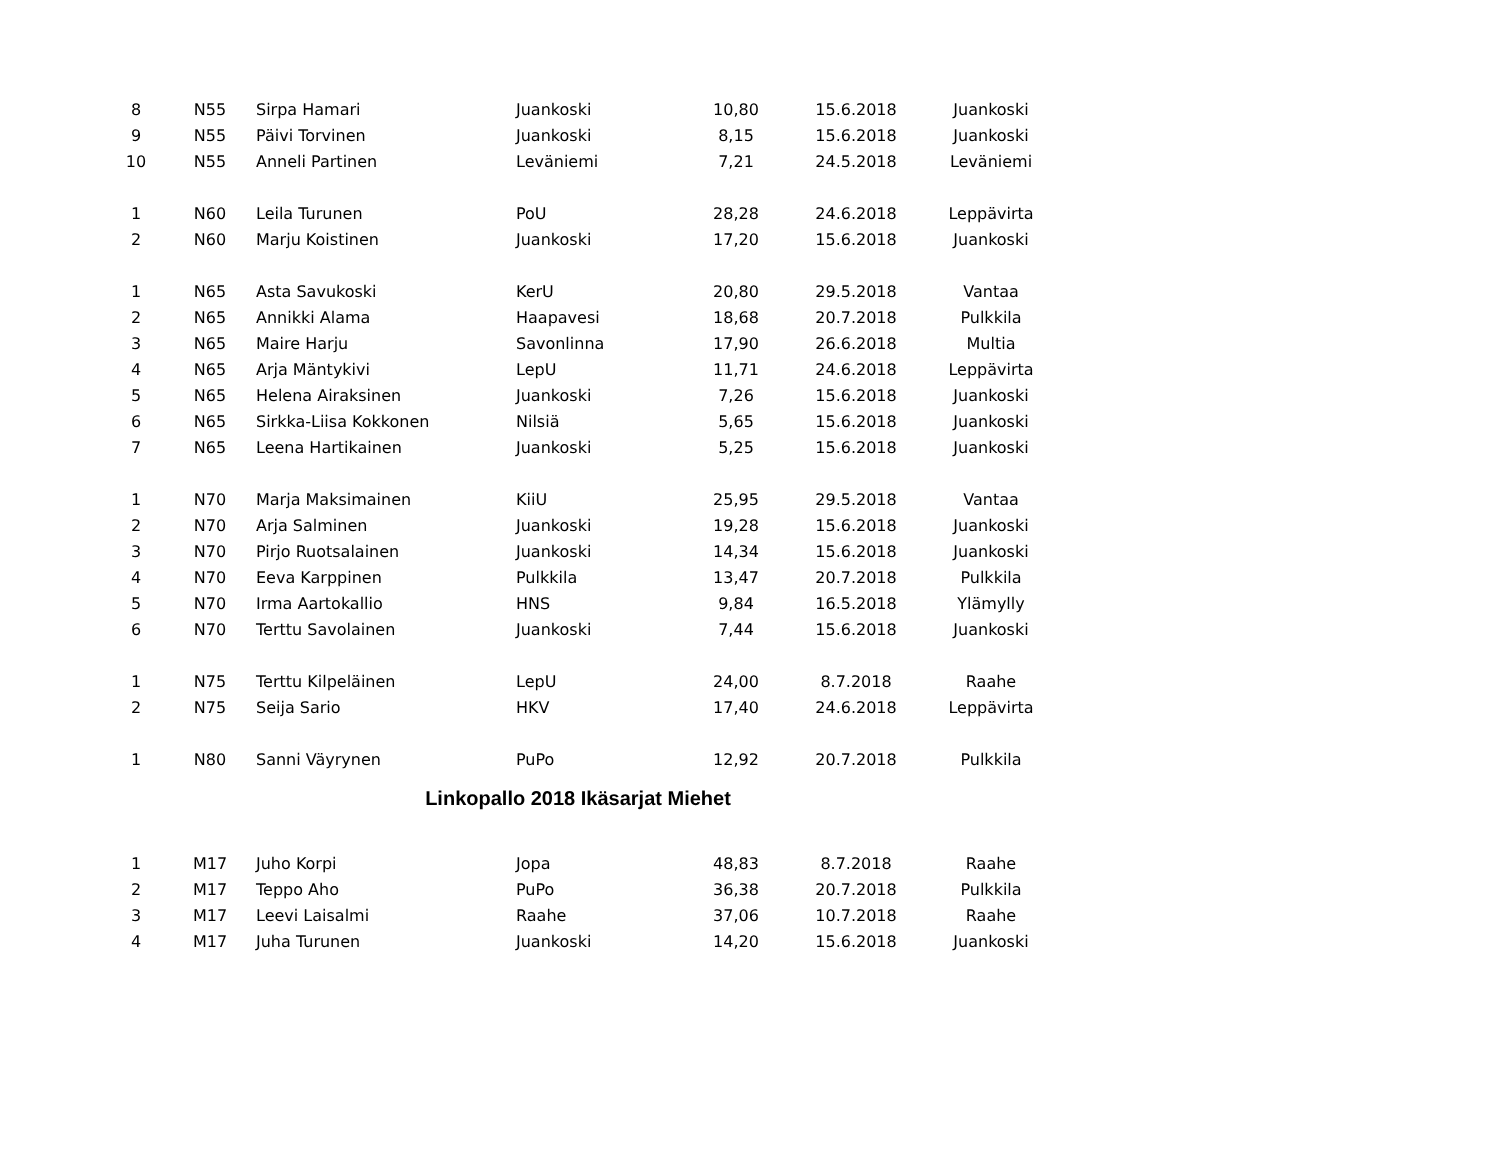| 8 | N55 | Sirpa Hamari | Juankoski | 10,80 | 15.6.2018 | Juankoski |
| 9 | N55 | Päivi Torvinen | Juankoski | 8,15 | 15.6.2018 | Juankoski |
| 10 | N55 | Anneli Partinen | Leväniemi | 7,21 | 24.5.2018 | Leväniemi |
| 1 | N60 | Leila Turunen | PoU | 28,28 | 24.6.2018 | Leppävirta |
| 2 | N60 | Marju Koistinen | Juankoski | 17,20 | 15.6.2018 | Juankoski |
| 1 | N65 | Asta Savukoski | KerU | 20,80 | 29.5.2018 | Vantaa |
| 2 | N65 | Annikki Alama | Haapavesi | 18,68 | 20.7.2018 | Pulkkila |
| 3 | N65 | Maire Harju | Savonlinna | 17,90 | 26.6.2018 | Multia |
| 4 | N65 | Arja Mäntykivi | LepU | 11,71 | 24.6.2018 | Leppävirta |
| 5 | N65 | Helena Airaksinen | Juankoski | 7,26 | 15.6.2018 | Juankoski |
| 6 | N65 | Sirkka-Liisa Kokkonen | Nilsiä | 5,65 | 15.6.2018 | Juankoski |
| 7 | N65 | Leena Hartikainen | Juankoski | 5,25 | 15.6.2018 | Juankoski |
| 1 | N70 | Marja Maksimainen | KiiU | 25,95 | 29.5.2018 | Vantaa |
| 2 | N70 | Arja Salminen | Juankoski | 19,28 | 15.6.2018 | Juankoski |
| 3 | N70 | Pirjo Ruotsalainen | Juankoski | 14,34 | 15.6.2018 | Juankoski |
| 4 | N70 | Eeva Karppinen | Pulkkila | 13,47 | 20.7.2018 | Pulkkila |
| 5 | N70 | Irma Aartokallio | HNS | 9,84 | 16.5.2018 | Ylämylly |
| 6 | N70 | Terttu Savolainen | Juankoski | 7,44 | 15.6.2018 | Juankoski |
| 1 | N75 | Terttu Kilpeläinen | LepU | 24,00 | 8.7.2018 | Raahe |
| 2 | N75 | Seija Sario | HKV | 17,40 | 24.6.2018 | Leppävirta |
| 1 | N80 | Sanni Väyrynen | PuPo | 12,92 | 20.7.2018 | Pulkkila |
| Linkopallo 2018 Ikäsarjat Miehet | | | | | | |
| 1 | M17 | Juho Korpi | Jopa | 48,83 | 8.7.2018 | Raahe |
| 2 | M17 | Teppo Aho | PuPo | 36,38 | 20.7.2018 | Pulkkila |
| 3 | M17 | Leevi Laisalmi | Raahe | 37,06 | 10.7.2018 | Raahe |
| 4 | M17 | Juha Turunen | Juankoski | 14,20 | 15.6.2018 | Juankoski |